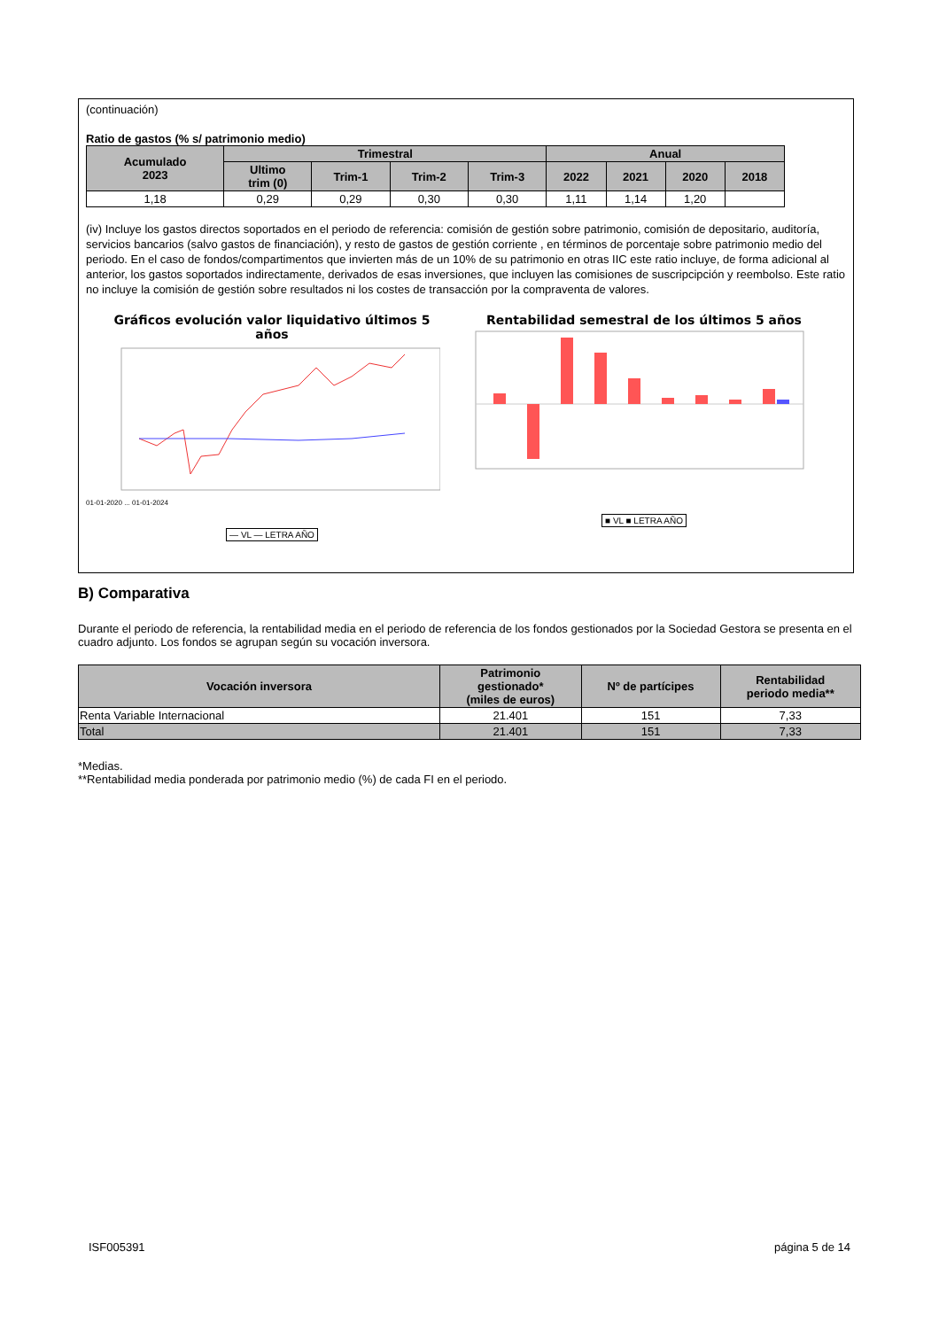(continuación)
Ratio de gastos (% s/ patrimonio medio)
| Acumulado 2023 | Trimestral | | | | Anual | | | |
| --- | --- | --- | --- | --- | --- | --- | --- | --- |
| | Ultimo trim (0) | Trim-1 | Trim-2 | Trim-3 | 2022 | 2021 | 2020 | 2018 |
| 1,18 | 0,29 | 0,29 | 0,30 | 0,30 | 1,11 | 1,14 | 1,20 | |
(iv) Incluye los gastos directos soportados en el periodo de referencia: comisión de gestión sobre patrimonio, comisión de depositario, auditoría, servicios bancarios (salvo gastos de financiación), y resto de gastos de gestión corriente , en términos de porcentaje sobre patrimonio medio del periodo. En el caso de fondos/compartimentos que invierten más de un 10% de su patrimonio en otras IIC este ratio incluye, de forma adicional al anterior, los gastos soportados indirectamente, derivados de esas inversiones, que incluyen las comisiones de suscripcipción y reembolso. Este ratio no incluye la comisión de gestión sobre resultados ni los costes de transacción por la compraventa de valores.
Gráficos evolución valor liquidativo últimos 5
años
01-01-2020 ... 01-01-2024
— VL — LETRA AÑO
Rentabilidad semestral de los últimos 5 años
■ VL ■ LETRA AÑO
B) Comparativa
Durante el periodo de referencia, la rentabilidad media en el periodo de referencia de los fondos gestionados por la Sociedad Gestora se presenta en el cuadro adjunto. Los fondos se agrupan según su vocación inversora.
| Vocación inversora | Patrimonio gestionado* (miles de euros) | Nº de partícipes | Rentabilidad periodo media** |
| --- | --- | --- | --- |
| Renta Variable Internacional | 21.401 | 151 | 7,33 |
| Total | 21.401 | 151 | 7,33 |
*Medias.
**Rentabilidad media ponderada por patrimonio medio (%) de cada FI en el periodo.
ISF005391 página 5 de 14